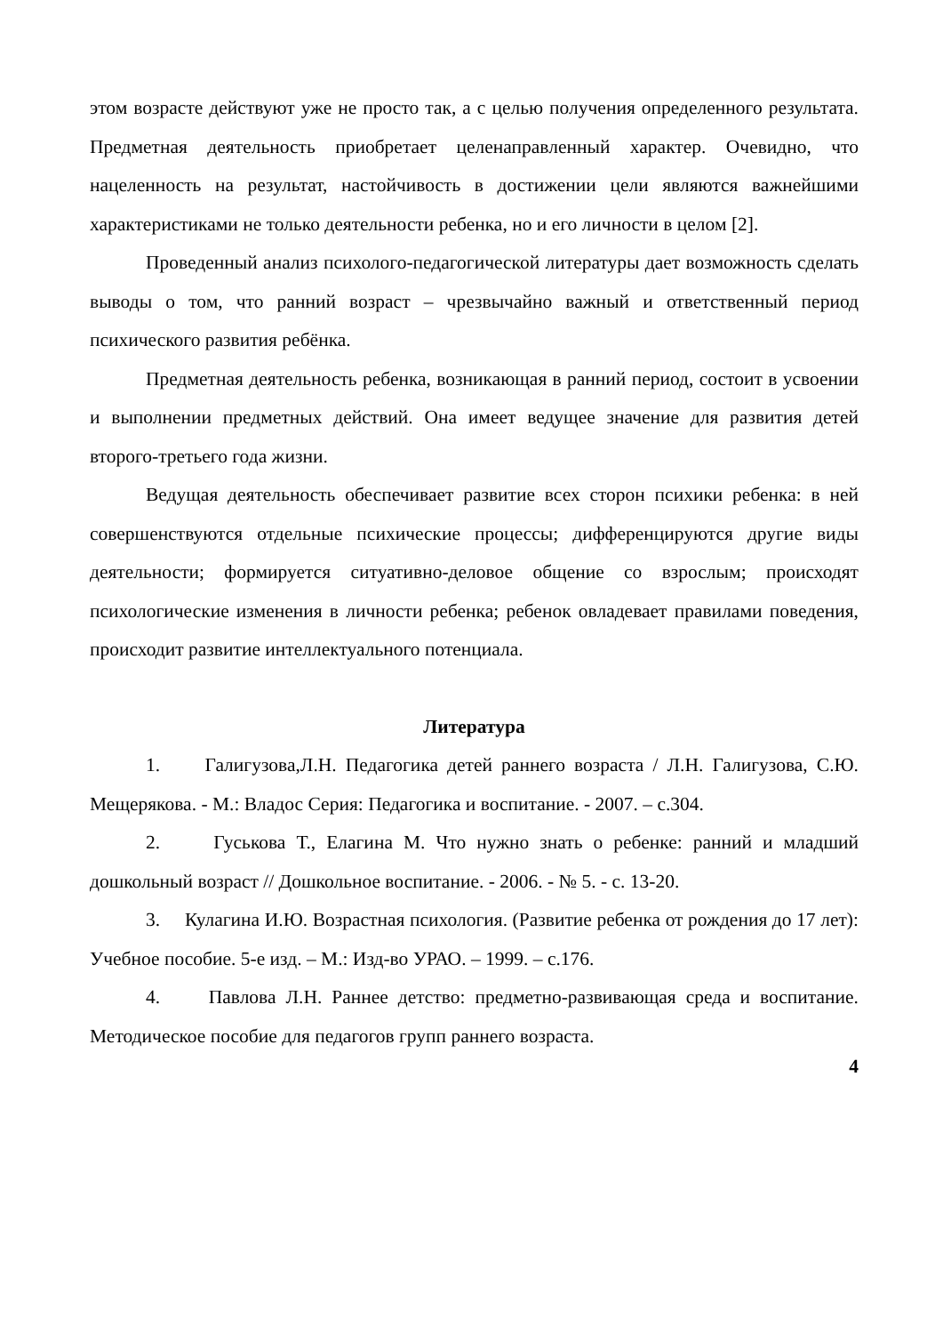этом возрасте действуют уже не просто так, а с целью получения определенного результата. Предметная деятельность приобретает целенаправленный характер. Очевидно, что нацеленность на результат, настойчивость в достижении цели являются важнейшими характеристиками не только деятельности ребенка, но и его личности в целом [2].
Проведенный анализ психолого-педагогической литературы дает возможность сделать выводы о том, что ранний возраст – чрезвычайно важный и ответственный период психического развития ребёнка.
Предметная деятельность ребенка, возникающая в ранний период, состоит в усвоении и выполнении предметных действий. Она имеет ведущее значение для развития детей второго-третьего года жизни.
Ведущая деятельность обеспечивает развитие всех сторон психики ребенка: в ней совершенствуются отдельные психические процессы; дифференцируются другие виды деятельности; формируется ситуативно-деловое общение со взрослым; происходят психологические изменения в личности ребенка; ребенок овладевает правилами поведения, происходит развитие интеллектуального потенциала.
Литература
1. Галигузова,Л.Н. Педагогика детей раннего возраста / Л.Н. Галигузова, С.Ю. Мещерякова. - М.: Владос Серия: Педагогика и воспитание. - 2007. – с.304.
2. Гуськова Т., Елагина М. Что нужно знать о ребенке: ранний и младший дошкольный возраст // Дошкольное воспитание. - 2006. - № 5. - с. 13-20.
3. Кулагина И.Ю. Возрастная психология. (Развитие ребенка от рождения до 17 лет): Учебное пособие. 5-е изд. – М.: Изд-во УРАО. – 1999. – с.176.
4. Павлова Л.Н. Раннее детство: предметно-развивающая среда и воспитание. Методическое пособие для педагогов групп раннего возраста.
4